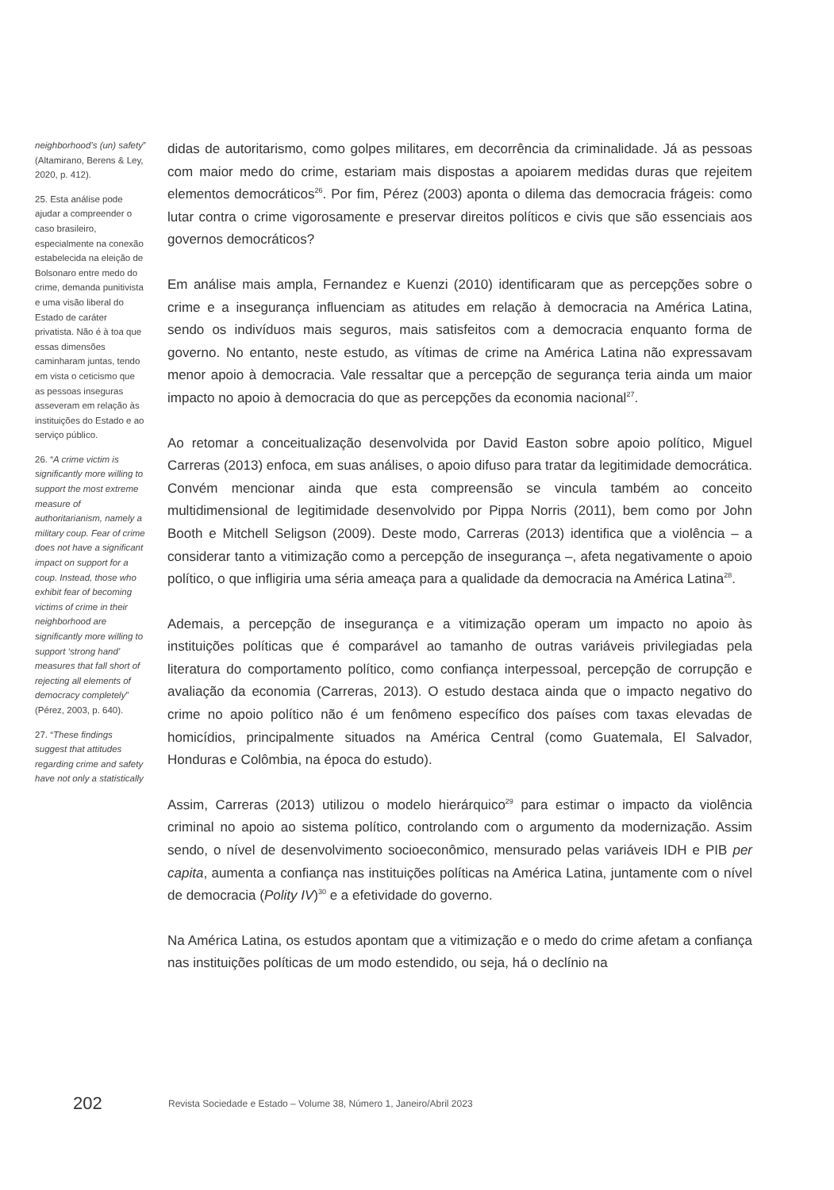neighborhood’s (un) safety” (Altamirano, Berens & Ley, 2020, p. 412).
25. Esta análise pode ajudar a compreender o caso brasileiro, especialmente na conexão estabelecida na eleição de Bolsonaro entre medo do crime, demanda punitivista e uma visão liberal do Estado de caráter privatista. Não é à toa que essas dimensões caminharam juntas, tendo em vista o ceticismo que as pessoas inseguras asseveram em relação às instituições do Estado e ao serviço público.
26. “A crime victim is significantly more willing to support the most extreme measure of authoritarianism, namely a military coup. Fear of crime does not have a significant impact on support for a coup. Instead, those who exhibit fear of becoming victims of crime in their neighborhood are significantly more willing to support ‘strong hand’ measures that fall short of rejecting all elements of democracy completely” (Pérez, 2003, p. 640).
27. “These findings suggest that attitudes regarding crime and safety have not only a statistically
didas de autoritarismo, como golpes militares, em decorrência da criminalidade. Já as pessoas com maior medo do crime, estariam mais dispostas a apoiarem medidas duras que rejeitem elementos democráticos<sup>26</sup>. Por fim, Pérez (2003) aponta o dilema das democracia frágeis: como lutar contra o crime vigorosamente e preservar direitos políticos e civis que são essenciais aos governos democráticos?
Em análise mais ampla, Fernandez e Kuenzi (2010) identificaram que as percepções sobre o crime e a insegurança influenciam as atitudes em relação à democracia na América Latina, sendo os indivíduos mais seguros, mais satisfeitos com a democracia enquanto forma de governo. No entanto, neste estudo, as vítimas de crime na América Latina não expressavam menor apoio à democracia. Vale ressaltar que a percepção de segurança teria ainda um maior impacto no apoio à democracia do que as percepções da economia nacional<sup>27</sup>.
Ao retomar a conceitualização desenvolvida por David Easton sobre apoio político, Miguel Carreras (2013) enfoca, em suas análises, o apoio difuso para tratar da legitimidade democrática. Convém mencionar ainda que esta compreensão se vincula também ao conceito multidimensional de legitimidade desenvolvido por Pippa Norris (2011), bem como por John Booth e Mitchell Seligson (2009). Deste modo, Carreras (2013) identifica que a violência – a considerar tanto a vitimização como a percepção de insegurança –, afeta negativamente o apoio político, o que infligiria uma séria ameaça para a qualidade da democracia na América Latina<sup>28</sup>.
Ademais, a percepção de insegurança e a vitimização operam um impacto no apoio às instituições políticas que é comparável ao tamanho de outras variáveis privilegiadas pela literatura do comportamento político, como confiança interpessoal, percepção de corrupção e avaliação da economia (Carreras, 2013). O estudo destaca ainda que o impacto negativo do crime no apoio político não é um fenômeno específico dos países com taxas elevadas de homicídios, principalmente situados na América Central (como Guatemala, El Salvador, Honduras e Colômbia, na época do estudo).
Assim, Carreras (2013) utilizou o modelo hierárquico<sup>29</sup> para estimar o impacto da violência criminal no apoio ao sistema político, controlando com o argumento da modernização. Assim sendo, o nível de desenvolvimento socioeconômico, mensurado pelas variáveis IDH e PIB per capita, aumenta a confiança nas instituições políticas na América Latina, juntamente com o nível de democracia (Polity IV)<sup>30</sup> e a efetividade do governo.
Na América Latina, os estudos apontam que a vitimização e o medo do crime afetam a confiança nas instituições políticas de um modo estendido, ou seja, há o declínio na
202 Revista Sociedade e Estado – Volume 38, Número 1, Janeiro/Abril 2023